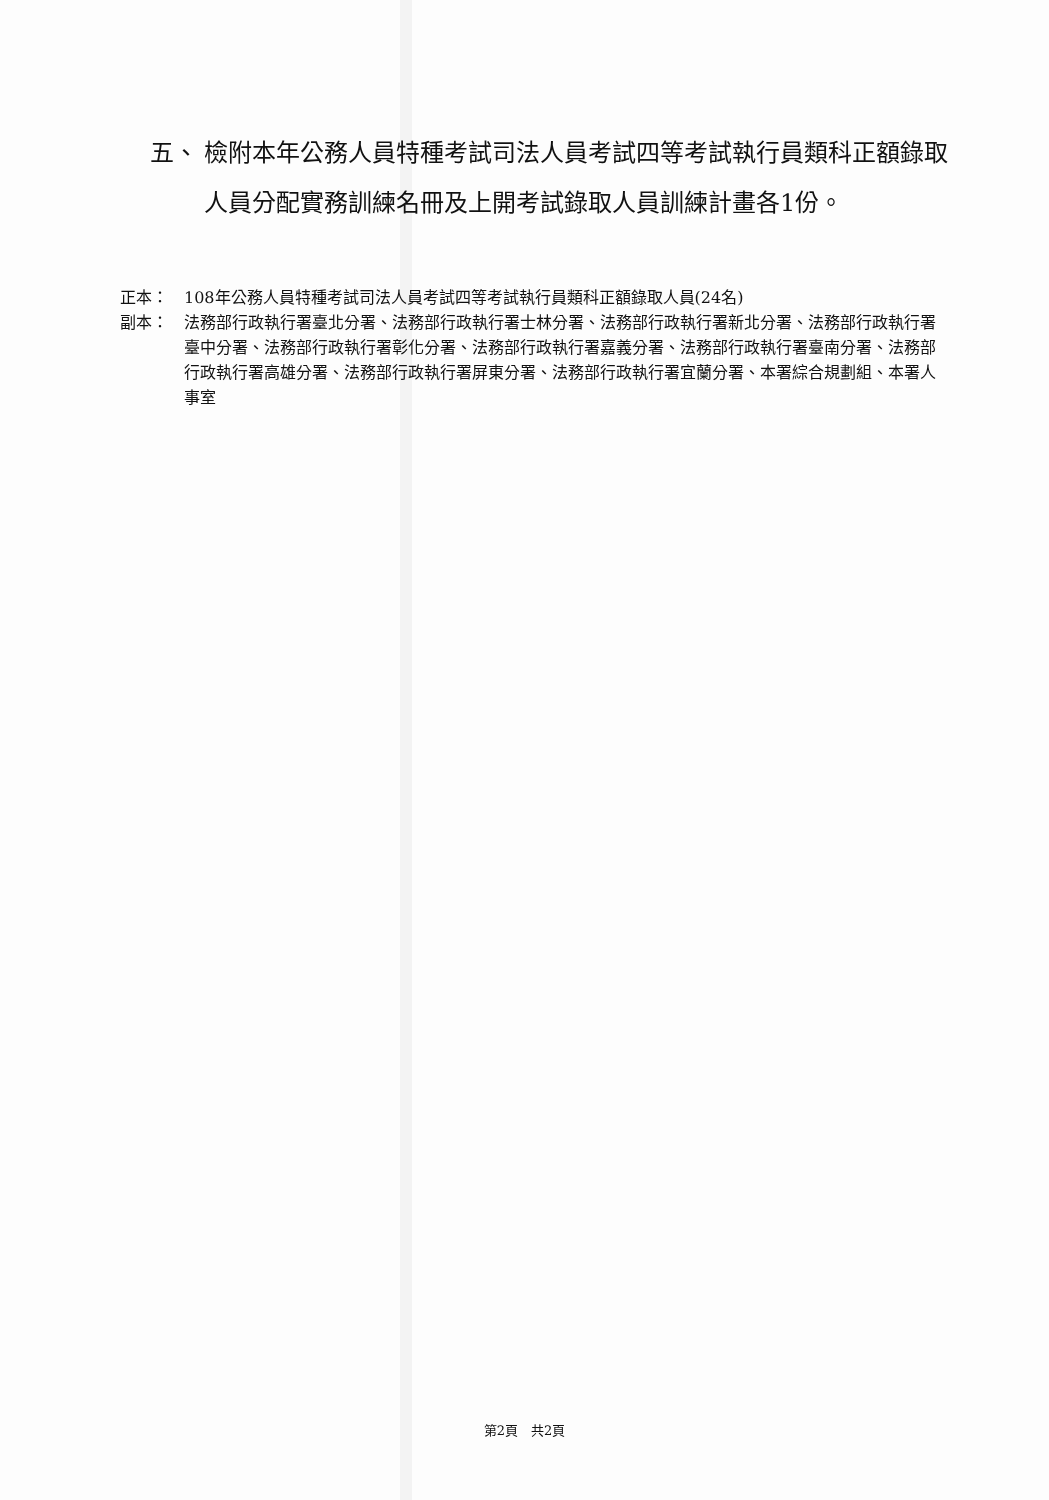五、 檢附本年公務人員特種考試司法人員考試四等考試執行員類科正額錄取人員分配實務訓練名冊及上開考試錄取人員訓練計畫各1份。
正本： 108年公務人員特種考試司法人員考試四等考試執行員類科正額錄取人員(24名)
副本： 法務部行政執行署臺北分署、法務部行政執行署士林分署、法務部行政執行署新北分署、法務部行政執行署臺中分署、法務部行政執行署彰化分署、法務部行政執行署嘉義分署、法務部行政執行署臺南分署、法務部行政執行署高雄分署、法務部行政執行署屏東分署、法務部行政執行署宜蘭分署、本署綜合規劃組、本署人事室
第2頁　共2頁